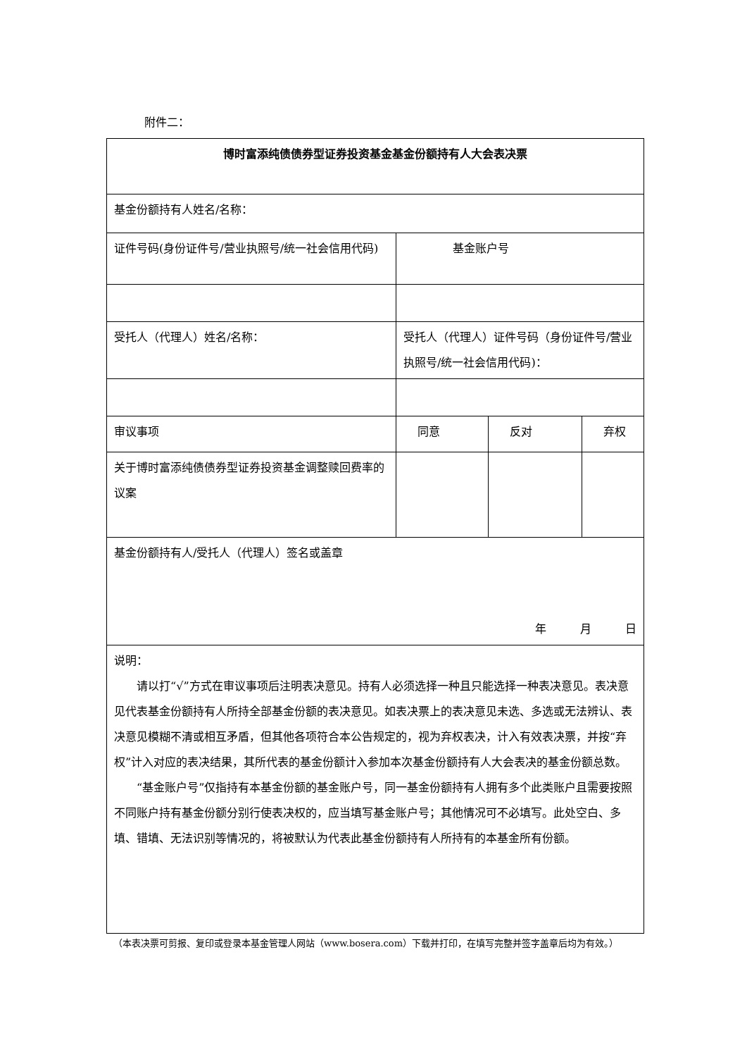附件二：
| 博时富添纯债债券型证券投资基金基金份额持有人大会表决票 | | | |
| 基金份额持有人姓名/名称： | | | |
| 证件号码(身份证件号/营业执照号/统一社会信用代码) | 基金账户号 | | |
| 受托人（代理人）姓名/名称： | 受托人（代理人）证件号码（身份证件号/营业执照号/统一社会信用代码)： | | |
| 审议事项 | 同意 | 反对 | 弃权 |
| 关于博时富添纯债债券型证券投资基金调整赎回费率的议案 | | | |
| 基金份额持有人/受托人（代理人）签名或盖章 年 月 日 | | | |
| 说明： 请以打“√”方式在审议事项后注明表决意见。持有人必须选择一种且只能选择一种表决意见。表决意见代表基金份额持有人所持全部基金份额的表决意见。如表决票上的表决意见未选、多选或无法辨认、表决意见模糊不清或相互矛盾，但其他各项符合本公告规定的，视为弃权表决，计入有效表决票，并按“弃权”计入对应的表决结果，其所代表的基金份额计入参加本次基金份额持有人大会表决的基金份额总数。 “基金账户号”仅指持有本基金份额的基金账户号，同一基金份额持有人拥有多个此类账户且需要按照不同账户持有基金份额分别行使表决权的，应当填写基金账户号；其他情况可不必填写。此处空白、多填、错填、无法识别等情况的，将被默认为代表此基金份额持有人所持有的本基金所有份额。 | | | |
（本表决票可剪报、复印或登录本基金管理人网站（www.bosera.com）下载并打印，在填写完整并签字盖章后均为有效。）